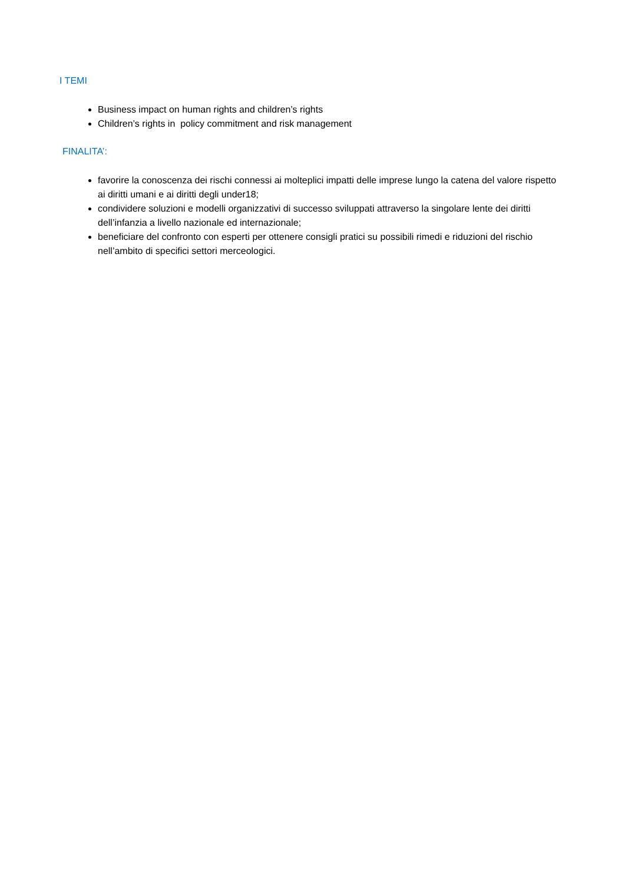I TEMI
Business impact on human rights and children’s rights
Children’s rights in policy commitment and risk management
FINALITA’:
favorire la conoscenza dei rischi connessi ai molteplici impatti delle imprese lungo la catena del valore rispetto ai diritti umani e ai diritti degli under18;
condividere soluzioni e modelli organizzativi di successo sviluppati attraverso la singolare lente dei diritti dell’infanzia a livello nazionale ed internazionale;
beneficiare del confronto con esperti per ottenere consigli pratici su possibili rimedi e riduzioni del rischio nell’ambito di specifici settori merceologici.